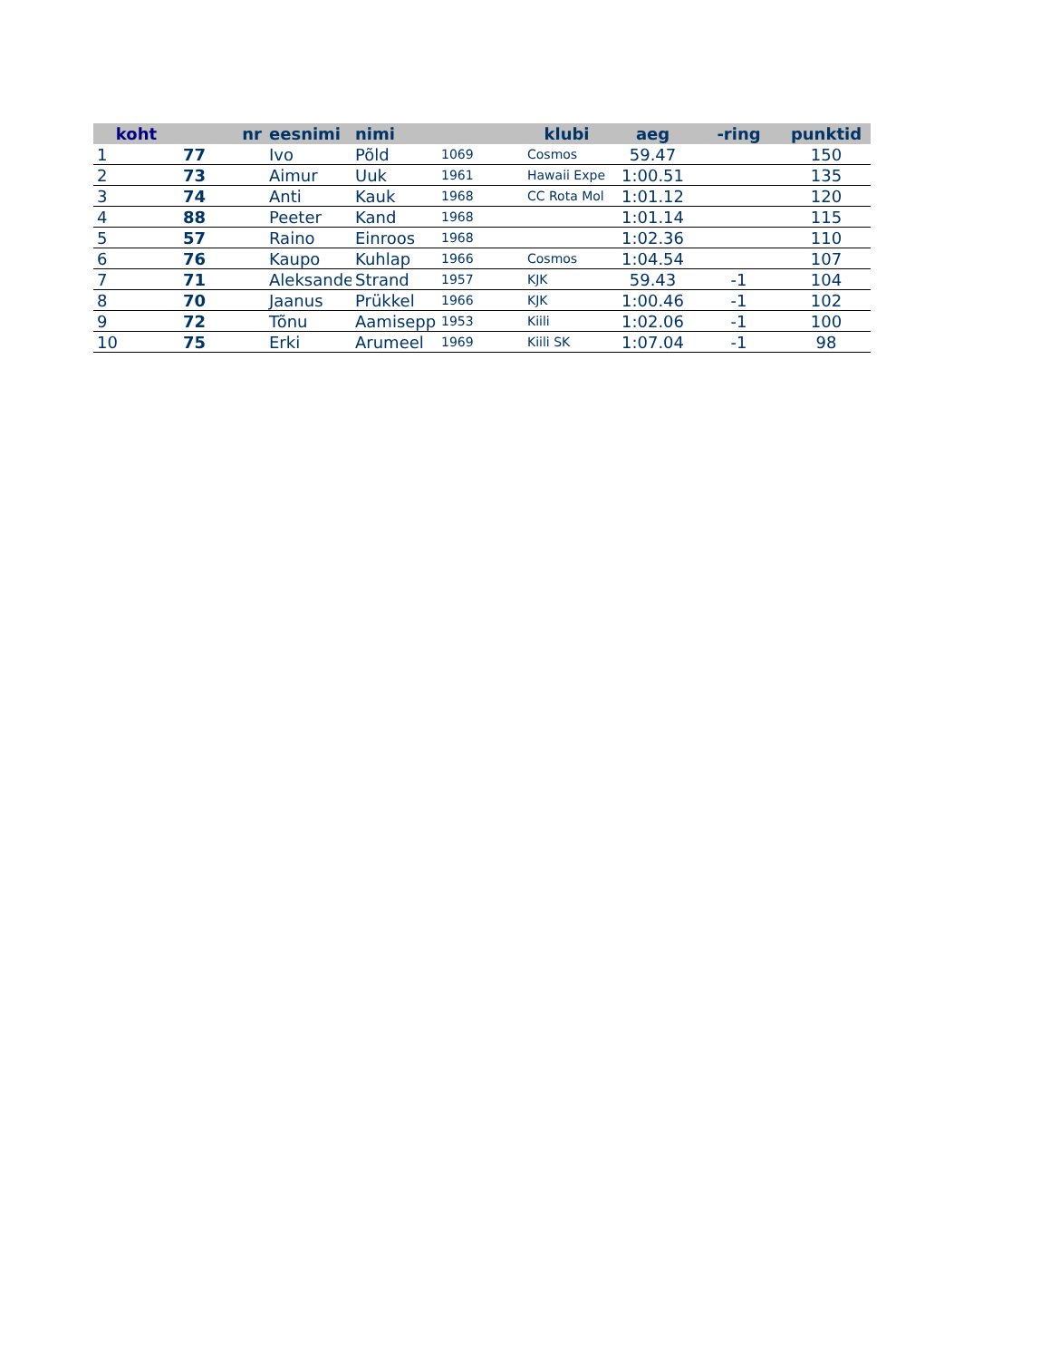| koht | nr | eesnimi | nimi | | klubi | aeg | -ring | punktid |
| --- | --- | --- | --- | --- | --- | --- | --- | --- |
| 1 | 77 | Ivo | Põld | 1069 | Cosmos | 59.47 | | 150 |
| 2 | 73 | Aimur | Uuk | 1961 | Hawaii Expe | 1:00.51 | | 135 |
| 3 | 74 | Anti | Kauk | 1968 | CC Rota Mol | 1:01.12 | | 120 |
| 4 | 88 | Peeter | Kand | 1968 | | 1:01.14 | | 115 |
| 5 | 57 | Raino | Einroos | 1968 | | 1:02.36 | | 110 |
| 6 | 76 | Kaupo | Kuhlap | 1966 | Cosmos | 1:04.54 | | 107 |
| 7 | 71 | Aleksander | Strand | 1957 | KJK | 59.43 | -1 | 104 |
| 8 | 70 | Jaanus | Prükkel | 1966 | KJK | 1:00.46 | -1 | 102 |
| 9 | 72 | Tõnu | Aamisepp | 1953 | Kiili | 1:02.06 | -1 | 100 |
| 10 | 75 | Erki | Arumeel | 1969 | Kiili SK | 1:07.04 | -1 | 98 |